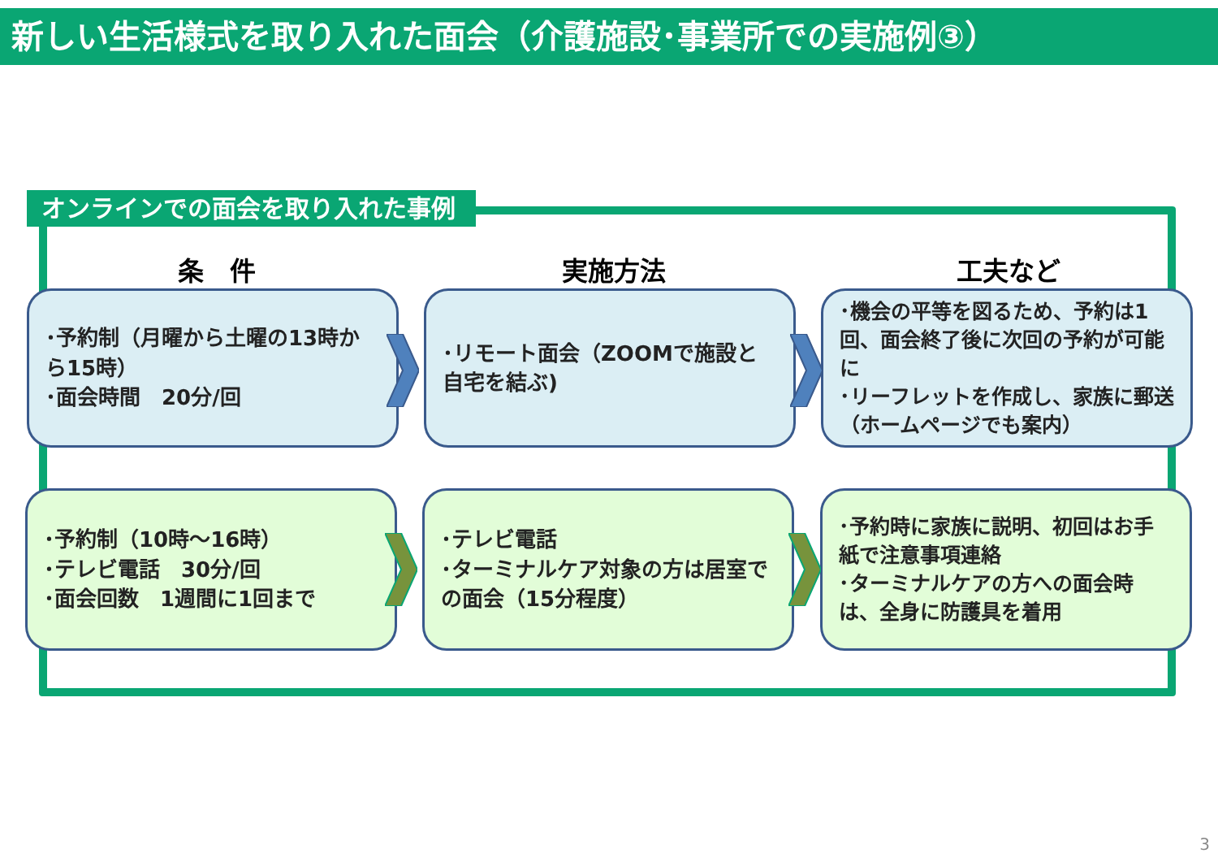新しい生活様式を取り入れた面会（介護施設･事業所での実施例③）
オンラインでの面会を取り入れた事例
条　件 実施方法 工夫など
･予約制（月曜から土曜の13時から15時）
･面会時間　20分/回
･リモート面会（ZOOMで施設と自宅を結ぶ)
･機会の平等を図るため、予約は1回、面会終了後に次回の予約が可能に
･リーフレットを作成し、家族に郵送（ホームページでも案内）
･予約制（10時～16時）
･テレビ電話　30分/回
･面会回数　1週間に1回まで
･テレビ電話
･ターミナルケア対象の方は居室での面会（15分程度）
･予約時に家族に説明、初回はお手紙で注意事項連絡
･ターミナルケアの方への面会時は、全身に防護具を着用
3